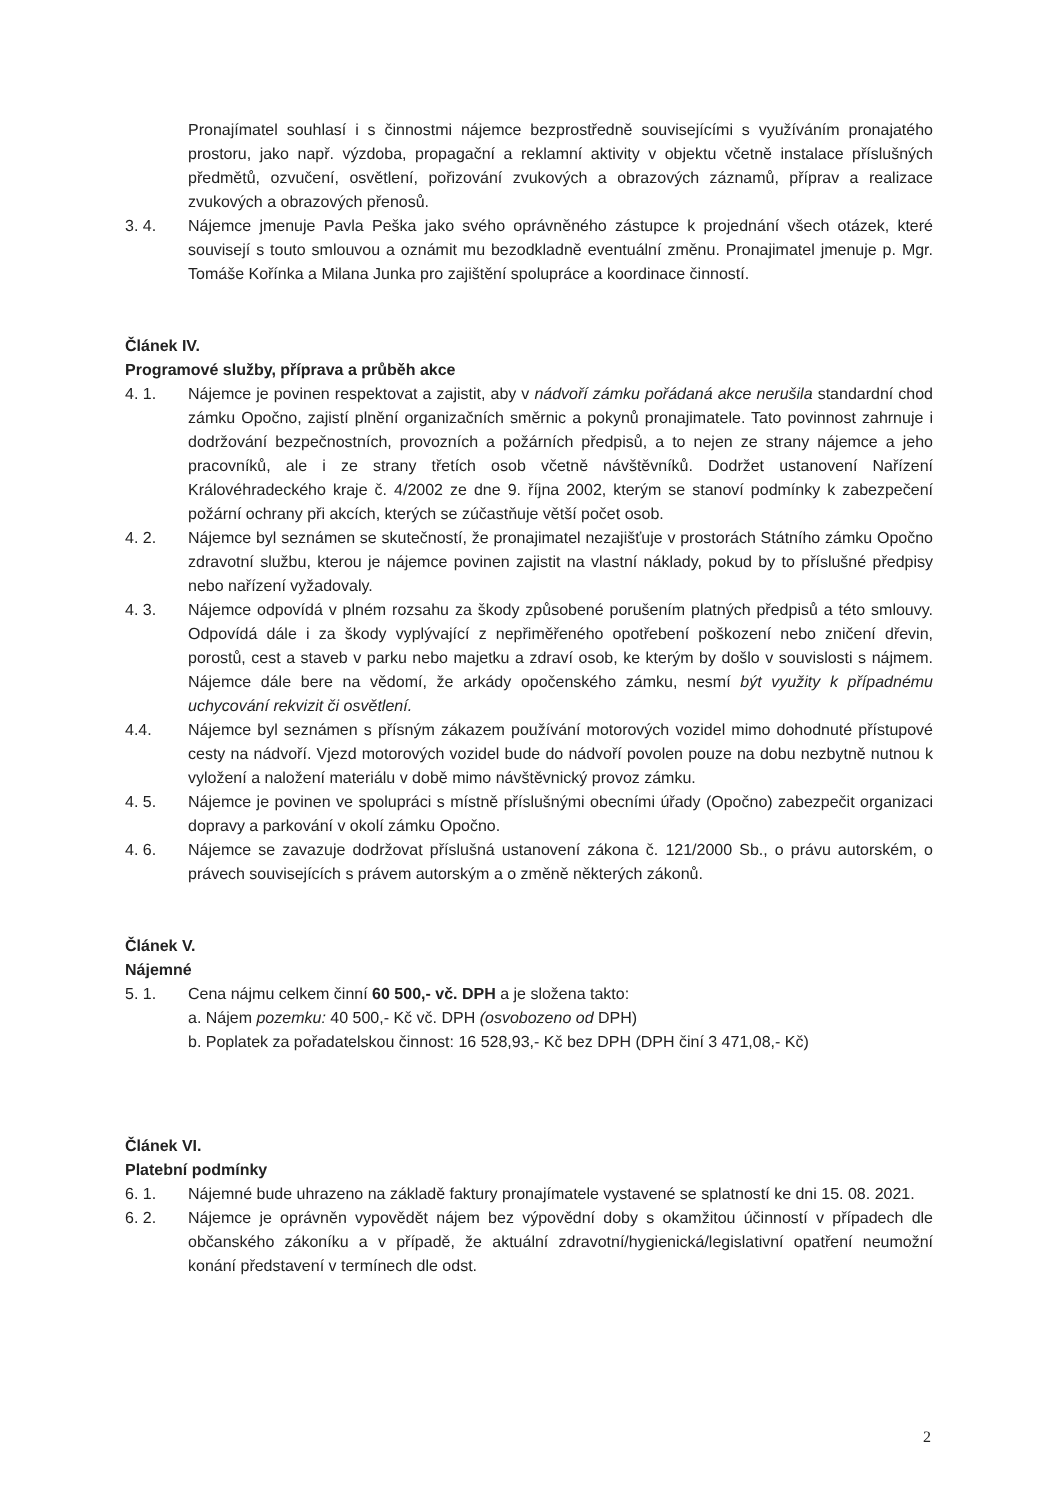Pronajímatel souhlasí i s činnostmi nájemce bezprostředně souvisejícími s využíváním pronajatého prostoru, jako např. výzdoba, propagační a reklamní aktivity v objektu včetně instalace příslušných předmětů, ozvučení, osvětlení, pořizování zvukových a obrazových záznamů, příprav a realizace zvukových a obrazových přenosů.
3. 4. Nájemce jmenuje Pavla Peška jako svého oprávněného zástupce k projednání všech otázek, které souvisejí s touto smlouvou a oznámit mu bezodkladně eventuální změnu. Pronajimatel jmenuje p. Mgr. Tomáše Kořínka a Milana Junka pro zajištění spolupráce a koordinace činností.
Článek IV.
Programové služby, příprava a průběh akce
4. 1. Nájemce je povinen respektovat a zajistit, aby v nádvoří zámku pořádaná akce nerušila standardní chod zámku Opočno, zajistí plnění organizačních směrnic a pokynů pronajimatele. Tato povinnost zahrnuje i dodržování bezpečnostních, provozních a požárních předpisů, a to nejen ze strany nájemce a jeho pracovníků, ale i ze strany třetích osob včetně návštěvníků. Dodržet ustanovení Nařízení Královéhradeckého kraje č. 4/2002 ze dne 9. října 2002, kterým se stanoví podmínky k zabezpečení požární ochrany při akcích, kterých se zúčastňuje větší počet osob.
4. 2. Nájemce byl seznámen se skutečností, že pronajimatel nezajišťuje v prostorách Státního zámku Opočno zdravotní službu, kterou je nájemce povinen zajistit na vlastní náklady, pokud by to příslušné předpisy nebo nařízení vyžadovaly.
4. 3. Nájemce odpovídá v plném rozsahu za škody způsobené porušením platných předpisů a této smlouvy. Odpovídá dále i za škody vyplývající z nepřiměřeného opotřebení poškození nebo zničení dřevin, porostů, cest a staveb v parku nebo majetku a zdraví osob, ke kterým by došlo v souvislosti s nájmem. Nájemce dále bere na vědomí, že arkády opočenského zámku, nesmí být využity k případnému uchycování rekvizit či osvětlení.
4.4. Nájemce byl seznámen s přísným zákazem používání motorových vozidel mimo dohodnuté přístupové cesty na nádvoří. Vjezd motorových vozidel bude do nádvoří povolen pouze na dobu nezbytně nutnou k vyložení a naložení materiálu v době mimo návštěvnický provoz zámku.
4. 5. Nájemce je povinen ve spolupráci s místně příslušnými obecními úřady (Opočno) zabezpečit organizaci dopravy a parkování v okolí zámku Opočno.
4. 6. Nájemce se zavazuje dodržovat příslušná ustanovení zákona č. 121/2000 Sb., o právu autorském, o právech souvisejících s právem autorským a o změně některých zákonů.
Článek V.
Nájemné
5. 1. Cena nájmu celkem činní 60 500,- vč. DPH a je složena takto:
a. Nájem pozemku: 40 500,- Kč vč. DPH (osvobozeno od DPH)
b. Poplatek za pořadatelskou činnost: 16 528,93,- Kč bez DPH (DPH činí 3 471,08,- Kč)
Článek VI.
Platební podmínky
6. 1. Nájemné bude uhrazeno na základě faktury pronajímatele vystavené se splatností ke dni 15. 08. 2021.
6. 2. Nájemce je oprávněn vypovědět nájem bez výpovědní doby s okamžitou účinností v případech dle občanského zákoníku a v případě, že aktuální zdravotní/hygienická/legislativní opatření neumožní konání představení v termínech dle odst.
2